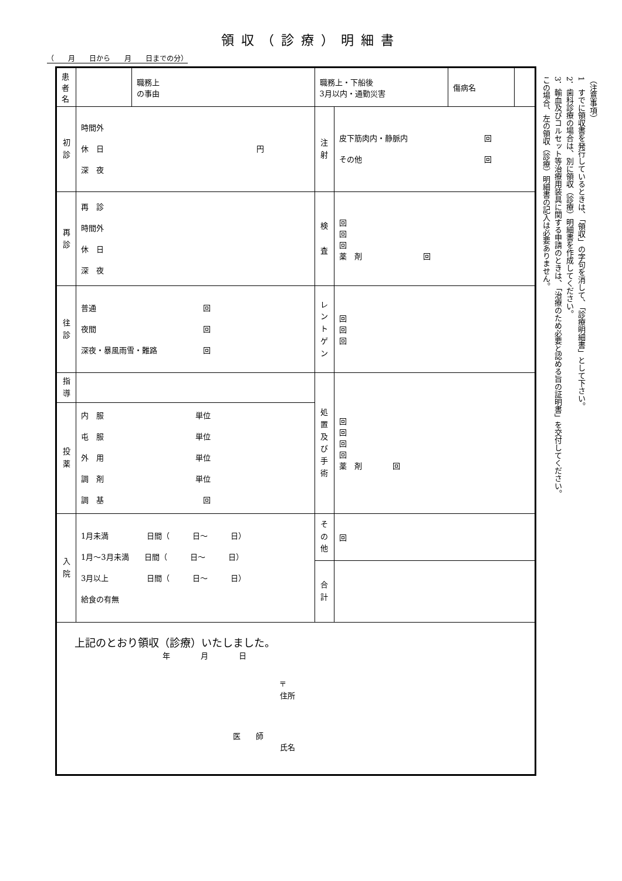領収（診療）明細書
（　　月　　日から　　月　　日までの分）
| 患者名 | | 職務上 の事由 | 職務上・下船後 3月以内・通勤災害 | | 傷病名 | |
| 初 診 | 時間外 休 日 円 深 夜 | | 注 射 | 皮下筋肉内・静脈内 回 その他 回 | | |
| 再 診 | 再 診 時間外 休 日 深 夜 | | 検 査 | 回 回 回 薬 剤 回 | | |
| 往 診 | 普通 回 夜間 回 深夜・暴風雨雪・難路 回 | | レントゲン | 回 回 回 | | |
| 指 導 | | | 処置及び手術 | 回 回 回 回 薬 剤 回 | | |
| 投 薬 | 内 服 単位 屯 服 単位 外 用 単位 調 剤 単位 調 基 回 | | | | | |
| 入 院 | 1月未満 日間（ 日〜 日） 1月〜3月未満 日間（ 日〜 日） 3月以上 日間（ 日〜 日） 給食の有無 | | その他 | 回 | | |
| | | | 合 計 | | | |
| 上記のとおり領収（診療）いたしました。 年 月 日 〒 住所 医 師 氏名 | | | | | | |
（注意事項）
1　すでに領収書を発行しているときは、「領収」の字句を消して、「診療明細書」として下さい。
2．歯科診療の場合は、別に領収（診療）明細書を作成してください。
3．輸血及びコルセット等治療用装具に関する申請のときは、「治療のため必要と認める旨の証明書」を交付してください。この場合、左の領収（診療）明細書の記入は必要ありません。